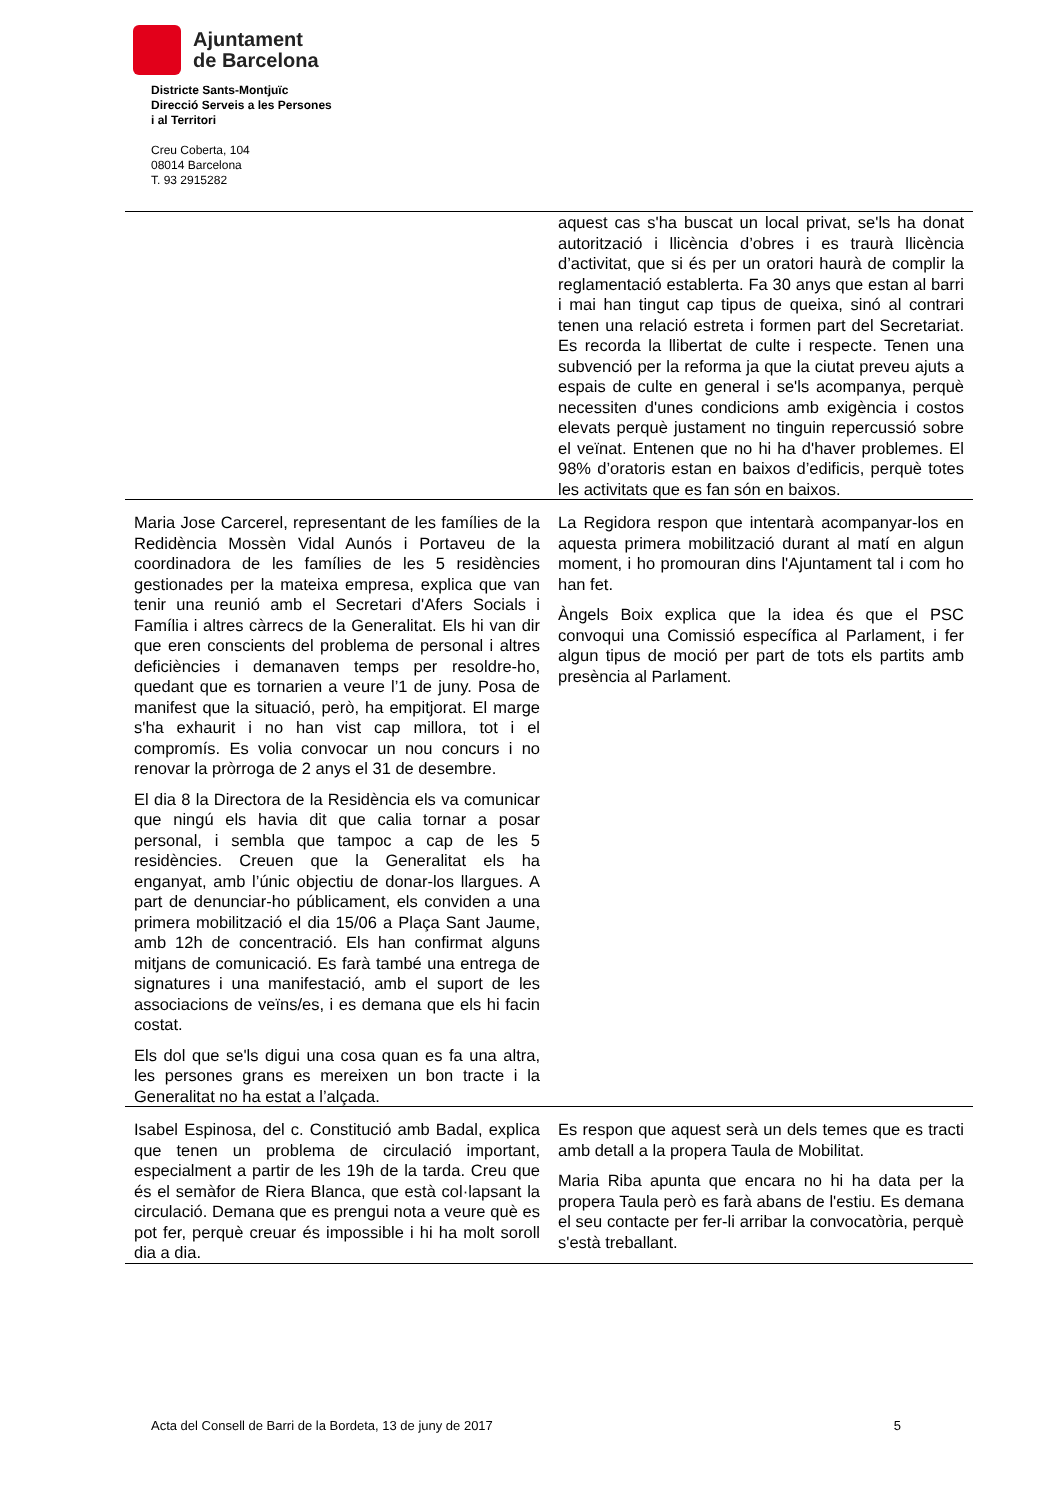Ajuntament
de Barcelona
Districte Sants-Montjuïc
Direcció Serveis a les Persones
i al Territori
Creu Coberta, 104
08014 Barcelona
T. 93 2915282
| | aquest cas s'ha buscat un local privat, se'ls ha donat autorització i llicència d’obres i es traurà llicència d’activitat, que si és per un oratori haurà de complir la reglamentació establerta. Fa 30 anys que estan al barri i mai han tingut cap tipus de queixa, sinó al contrari tenen una relació estreta i formen part del Secretariat. Es recorda la llibertat de culte i respecte. Tenen una subvenció per la reforma ja que la ciutat preveu ajuts a espais de culte en general i se'ls acompanya, perquè necessiten d'unes condicions amb exigència i costos elevats perquè justament no tinguin repercussió sobre el veïnat. Entenen que no hi ha d'haver problemes. El 98% d’oratoris estan en baixos d’edificis, perquè totes les activitats que es fan són en baixos. |
| Maria Jose Carcerel, representant de les famílies de la Redidència Mossèn Vidal Aunós i Portaveu de la coordinadora de les famílies de les 5 residències gestionades per la mateixa empresa, explica que van tenir una reunió amb el Secretari d'Afers Socials i Família i altres càrrecs de la Generalitat. Els hi van dir que eren conscients del problema de personal i altres deficiències i demanaven temps per resoldre-ho, quedant que es tornarien a veure l’1 de juny. Posa de manifest que la situació, però, ha empitjorat. El marge s'ha exhaurit i no han vist cap millora, tot i el compromís. Es volia convocar un nou concurs i no renovar la pròrroga de 2 anys el 31 de desembre. El dia 8 la Directora de la Residència els va comunicar que ningú els havia dit que calia tornar a posar personal, i sembla que tampoc a cap de les 5 residències. Creuen que la Generalitat els ha enganyat, amb l’únic objectiu de donar-los llargues. A part de denunciar-ho públicament, els conviden a una primera mobilització el dia 15/06 a Plaça Sant Jaume, amb 12h de concentració. Els han confirmat alguns mitjans de comunicació. Es farà també una entrega de signatures i una manifestació, amb el suport de les associacions de veïns/es, i es demana que els hi facin costat. Els dol que se'ls digui una cosa quan es fa una altra, les persones grans es mereixen un bon tracte i la Generalitat no ha estat a l’alçada. | La Regidora respon que intentarà acompanyar-los en aquesta primera mobilització durant al matí en algun moment, i ho promouran dins l'Ajuntament tal i com ho han fet. Àngels Boix explica que la idea és que el PSC convoqui una Comissió específica al Parlament, i fer algun tipus de moció per part de tots els partits amb presència al Parlament. |
| Isabel Espinosa, del c. Constitució amb Badal, explica que tenen un problema de circulació important, especialment a partir de les 19h de la tarda. Creu que és el semàfor de Riera Blanca, que està col·lapsant la circulació. Demana que es prengui nota a veure què es pot fer, perquè creuar és impossible i hi ha molt soroll dia a dia. | Es respon que aquest serà un dels temes que es tracti amb detall a la propera Taula de Mobilitat. Maria Riba apunta que encara no hi ha data per la propera Taula però es farà abans de l'estiu. Es demana el seu contacte per fer-li arribar la convocatòria, perquè s'està treballant. |
Acta del Consell de Barri de la Bordeta, 13 de juny de 2017 5